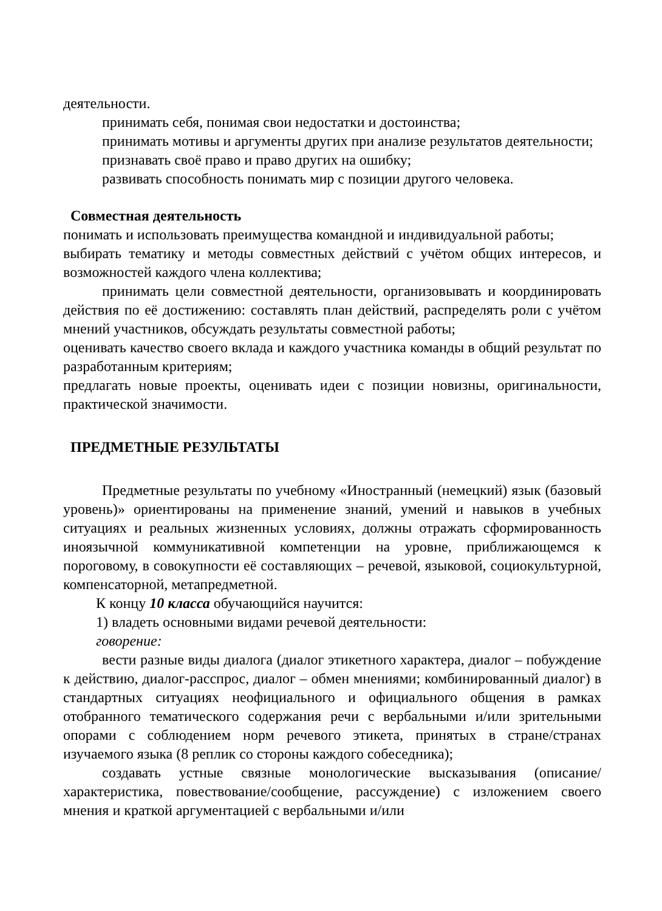деятельности.
принимать себя, понимая свои недостатки и достоинства;
принимать мотивы и аргументы других при анализе результатов деятельности;
признавать своё право и право других на ошибку;
развивать способность понимать мир с позиции другого человека.
Совместная деятельность
понимать и использовать преимущества командной и индивидуальной работы;
выбирать тематику и методы совместных действий с учётом общих интересов, и возможностей каждого члена коллектива;
принимать цели совместной деятельности, организовывать и координировать действия по её достижению: составлять план действий, распределять роли с учётом мнений участников, обсуждать результаты совместной работы;
оценивать качество своего вклада и каждого участника команды в общий результат по разработанным критериям;
предлагать новые проекты, оценивать идеи с позиции новизны, оригинальности, практической значимости.
ПРЕДМЕТНЫЕ РЕЗУЛЬТАТЫ
Предметные результаты по учебному «Иностранный (немецкий) язык (базовый уровень)» ориентированы на применение знаний, умений и навыков в учебных ситуациях и реальных жизненных условиях, должны отражать сформированность иноязычной коммуникативной компетенции на уровне, приближающемся к пороговому, в совокупности её составляющих – речевой, языковой, социокультурной, компенсаторной, метапредметной.
К концу 10 класса обучающийся научится:
1) владеть основными видами речевой деятельности:
говорение:
вести разные виды диалога (диалог этикетного характера, диалог – побуждение к действию, диалог-расспрос, диалог – обмен мнениями; комбинированный диалог) в стандартных ситуациях неофициального и официального общения в рамках отобранного тематического содержания речи с вербальными и/или зрительными опорами с соблюдением норм речевого этикета, принятых в стране/странах изучаемого языка (8 реплик со стороны каждого собеседника);
создавать устные связные монологические высказывания (описание/характеристика, повествование/сообщение, рассуждение) с изложением своего мнения и краткой аргументацией с вербальными и/или